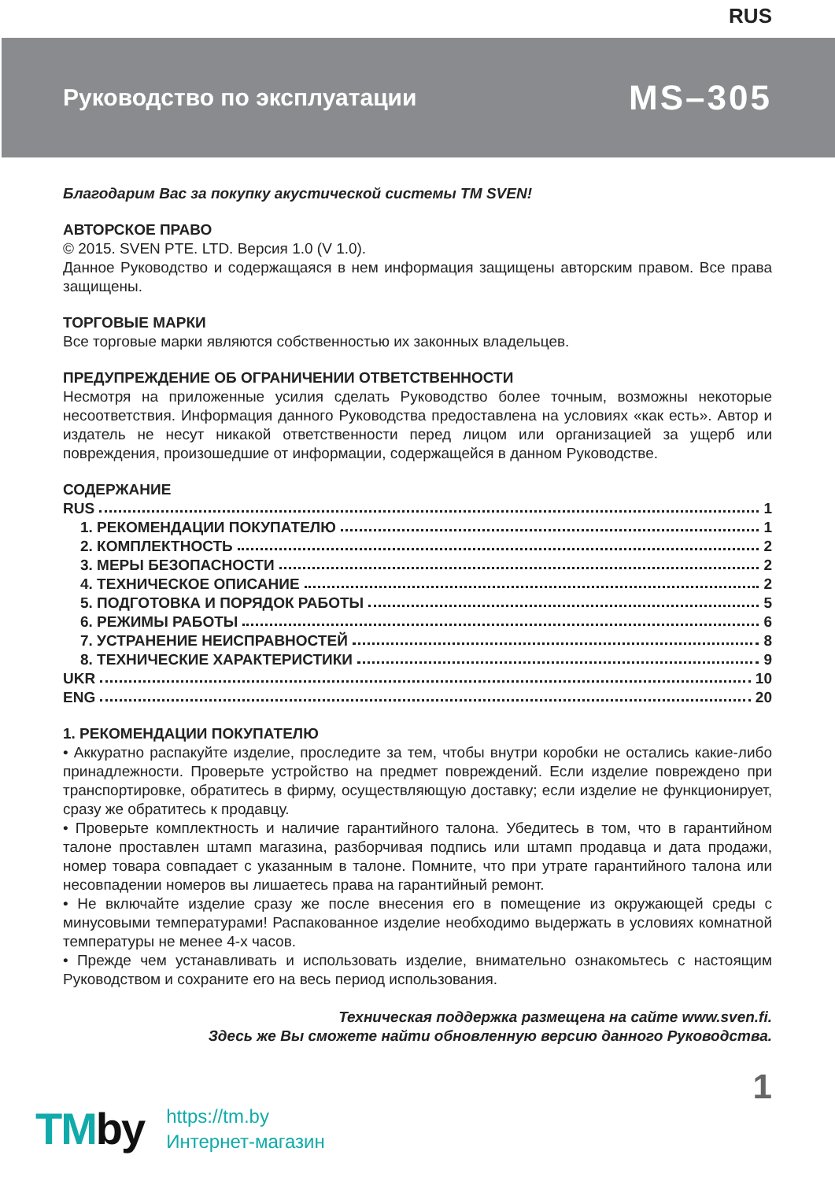RUS
Руководство по эксплуатации
MS–305
Благодарим Вас за покупку акустической системы ТМ SVEN!
АВТОРСКОЕ ПРАВО
© 2015. SVEN PTE. LTD. Версия 1.0 (V 1.0).
Данное Руководство и содержащаяся в нем информация защищены авторским правом. Все права защищены.
ТОРГОВЫЕ МАРКИ
Все торговые марки являются собственностью их законных владельцев.
ПРЕДУПРЕЖДЕНИЕ ОБ ОГРАНИЧЕНИИ ОТВЕТСТВЕННОСТИ
Несмотря на приложенные усилия сделать Руководство более точным, возможны некоторые несоответствия. Информация данного Руководства предоставлена на условиях «как есть». Автор и издатель не несут никакой ответственности перед лицом или организацией за ущерб или повреждения, произошедшие от информации, содержащейся в данном Руководстве.
СОДЕРЖАНИЕ
RUS 1
1. РЕКОМЕНДАЦИИ ПОКУПАТЕЛЮ 1
2. КОМПЛЕКТНОСТЬ 2
3. МЕРЫ БЕЗОПАСНОСТИ 2
4. ТЕХНИЧЕСКОЕ ОПИСАНИЕ 2
5. ПОДГОТОВКА И ПОРЯДОК РАБОТЫ 5
6. РЕЖИМЫ РАБОТЫ 6
7. УСТРАНЕНИЕ НЕИСПРАВНОСТЕЙ 8
8. ТЕХНИЧЕСКИЕ ХАРАКТЕРИСТИКИ 9
UKR 10
ENG 20
1. РЕКОМЕНДАЦИИ ПОКУПАТЕЛЮ
• Аккуратно распакуйте изделие, проследите за тем, чтобы внутри коробки не остались какие-либо принадлежности. Проверьте устройство на предмет повреждений. Если изделие повреждено при транспортировке, обратитесь в фирму, осуществляющую доставку; если изделие не функционирует, сразу же обратитесь к продавцу.
• Проверьте комплектность и наличие гарантийного талона. Убедитесь в том, что в гарантийном талоне проставлен штамп магазина, разборчивая подпись или штамп продавца и дата продажи, номер товара совпадает с указанным в талоне. Помните, что при утрате гарантийного талона или несовпадении номеров вы лишаетесь права на гарантийный ремонт.
• Не включайте изделие сразу же после внесения его в помещение из окружающей среды с минусовыми температурами! Распакованное изделие необходимо выдержать в условиях комнатной температуры не менее 4-х часов.
• Прежде чем устанавливать и использовать изделие, внимательно ознакомьтесь с настоящим Руководством и сохраните его на весь период использования.
Техническая поддержка размещена на сайте www.sven.fi.
Здесь же Вы сможете найти обновленную версию данного Руководства.
1
TMby
https://tm.by
Интернет-магазин